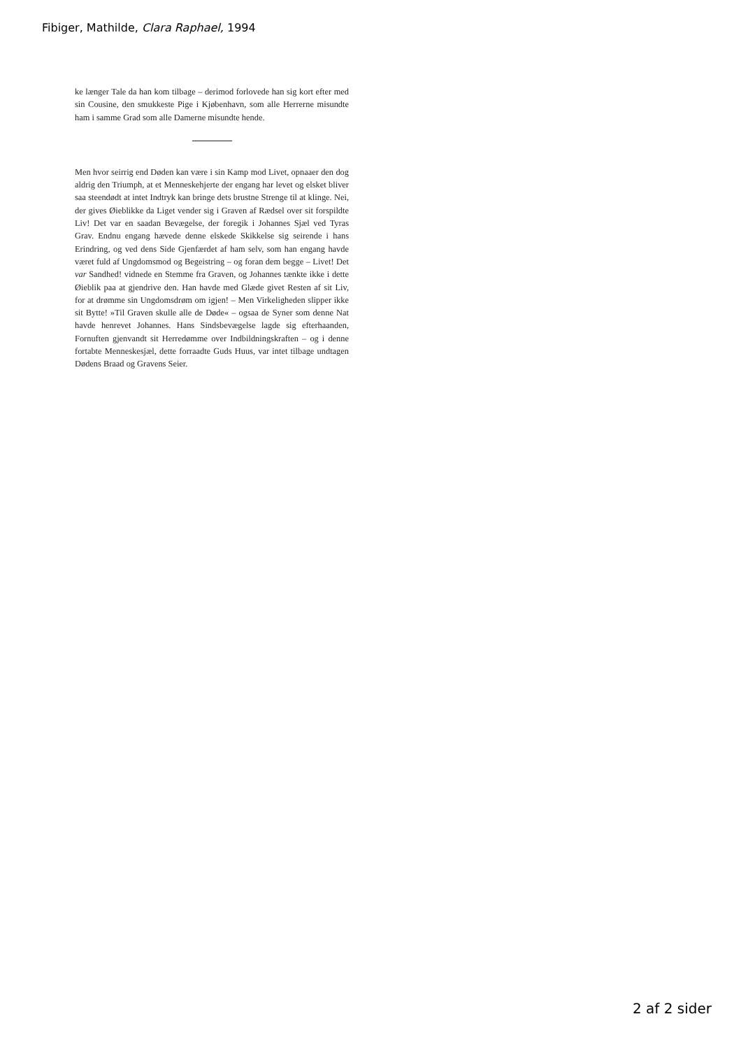Fibiger, Mathilde, Clara Raphael, 1994
ke længer Tale da han kom tilbage – derimod forlovede han sig kort efter med sin Cousine, den smukkeste Pige i Kjøbenhavn, som alle Herrerne misundte ham i samme Grad som alle Damerne misundte hende.
Men hvor seirrig end Døden kan være i sin Kamp mod Livet, opnaaer den dog aldrig den Triumph, at et Menneskehjerte der engang har levet og elsket bliver saa steendødt at intet Indtryk kan bringe dets brustne Strenge til at klinge. Nei, der gives Øieblikke da Liget vender sig i Graven af Rædsel over sit forspildte Liv! Det var en saadan Bevægelse, der foregik i Johannes Sjæl ved Tyras Grav. Endnu engang hævede denne elskede Skikkelse sig seirende i hans Erindring, og ved dens Side Gjenfærdet af ham selv, som han engang havde været fuld af Ungdomsmod og Begeistring – og foran dem begge – Livet! Det var Sandhed! vidnede en Stemme fra Graven, og Johannes tænkte ikke i dette Øieblik paa at gjendrive den. Han havde med Glæde givet Resten af sit Liv, for at drømme sin Ungdomsdrøm om igjen! – Men Virkeligheden slipper ikke sit Bytte! »Til Graven skulle alle de Døde« – ogsaa de Syner som denne Nat havde henrevet Johannes. Hans Sindsbevægelse lagde sig efterhaanden, Fornuften gjenvandt sit Herredømme over Indbildningskraften – og i denne fortabte Menneskesjæl, dette forraadte Guds Huus, var intet tilbage undtagen Dødens Braad og Gravens Seier.
2 af 2 sider